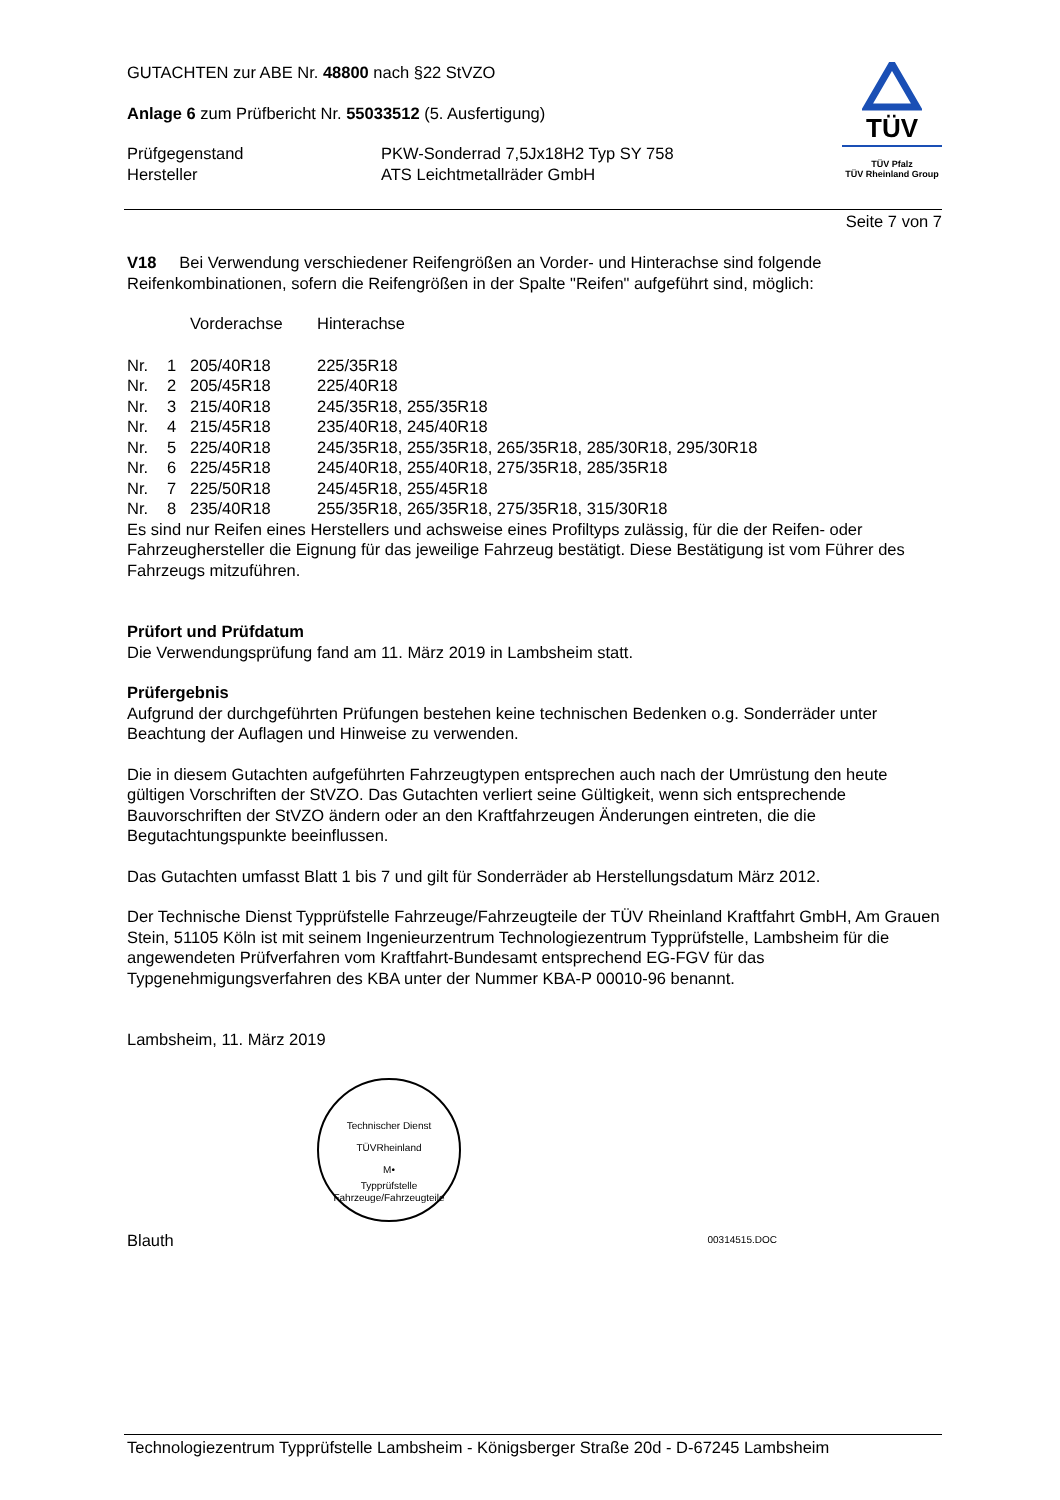GUTACHTEN zur ABE Nr. 48800 nach §22 StVZO
Anlage 6 zum Prüfbericht Nr. 55033512 (5. Ausfertigung)
| Prüfgegenstand | PKW-Sonderrad 7,5Jx18H2 Typ SY 758 |
| Hersteller | ATS Leichtmetallräder GmbH |
TÜV
TÜV Pfalz
TÜV Rheinland Group
Seite 7 von 7
V18 Bei Verwendung verschiedener Reifengrößen an Vorder- und Hinterachse sind folgende Reifenkombinationen, sofern die Reifengrößen in der Spalte "Reifen" aufgeführt sind, möglich:
| | | Vorderachse | Hinterachse |
| Nr. | 1 | 205/40R18 | 225/35R18 |
| Nr. | 2 | 205/45R18 | 225/40R18 |
| Nr. | 3 | 215/40R18 | 245/35R18, 255/35R18 |
| Nr. | 4 | 215/45R18 | 235/40R18, 245/40R18 |
| Nr. | 5 | 225/40R18 | 245/35R18, 255/35R18, 265/35R18, 285/30R18, 295/30R18 |
| Nr. | 6 | 225/45R18 | 245/40R18, 255/40R18, 275/35R18, 285/35R18 |
| Nr. | 7 | 225/50R18 | 245/45R18, 255/45R18 |
| Nr. | 8 | 235/40R18 | 255/35R18, 265/35R18, 275/35R18, 315/30R18 |
Es sind nur Reifen eines Herstellers und achsweise eines Profiltyps zulässig, für die der Reifen- oder Fahrzeughersteller die Eignung für das jeweilige Fahrzeug bestätigt. Diese Bestätigung ist vom Führer des Fahrzeugs mitzuführen.
Prüfort und Prüfdatum
Die Verwendungsprüfung fand am 11. März 2019 in Lambsheim statt.
Prüfergebnis
Aufgrund der durchgeführten Prüfungen bestehen keine technischen Bedenken o.g. Sonderräder unter Beachtung der Auflagen und Hinweise zu verwenden.
Die in diesem Gutachten aufgeführten Fahrzeugtypen entsprechen auch nach der Umrüstung den heute gültigen Vorschriften der StVZO. Das Gutachten verliert seine Gültigkeit, wenn sich entsprechende Bauvorschriften der StVZO ändern oder an den Kraftfahrzeugen Änderungen eintreten, die die Begutachtungspunkte beeinflussen.
Das Gutachten umfasst Blatt 1 bis 7 und gilt für Sonderräder ab Herstellungsdatum März 2012.
Der Technische Dienst Typprüfstelle Fahrzeuge/Fahrzeugteile der TÜV Rheinland Kraftfahrt GmbH, Am Grauen Stein, 51105 Köln ist mit seinem Ingenieurzentrum Technologiezentrum Typprüfstelle, Lambsheim für die angewendeten Prüfverfahren vom Kraftfahrt-Bundesamt entsprechend EG-FGV für das Typgenehmigungsverfahren des KBA unter der Nummer KBA-P 00010-96 benannt.
Lambsheim, 11. März 2019
Technischer Dienst
TÜVRheinland
M•
Typprüfstelle Fahrzeuge/Fahrzeugteile
Blauth 00314515.DOC
Technologiezentrum Typprüfstelle Lambsheim - Königsberger Straße 20d - D-67245 Lambsheim